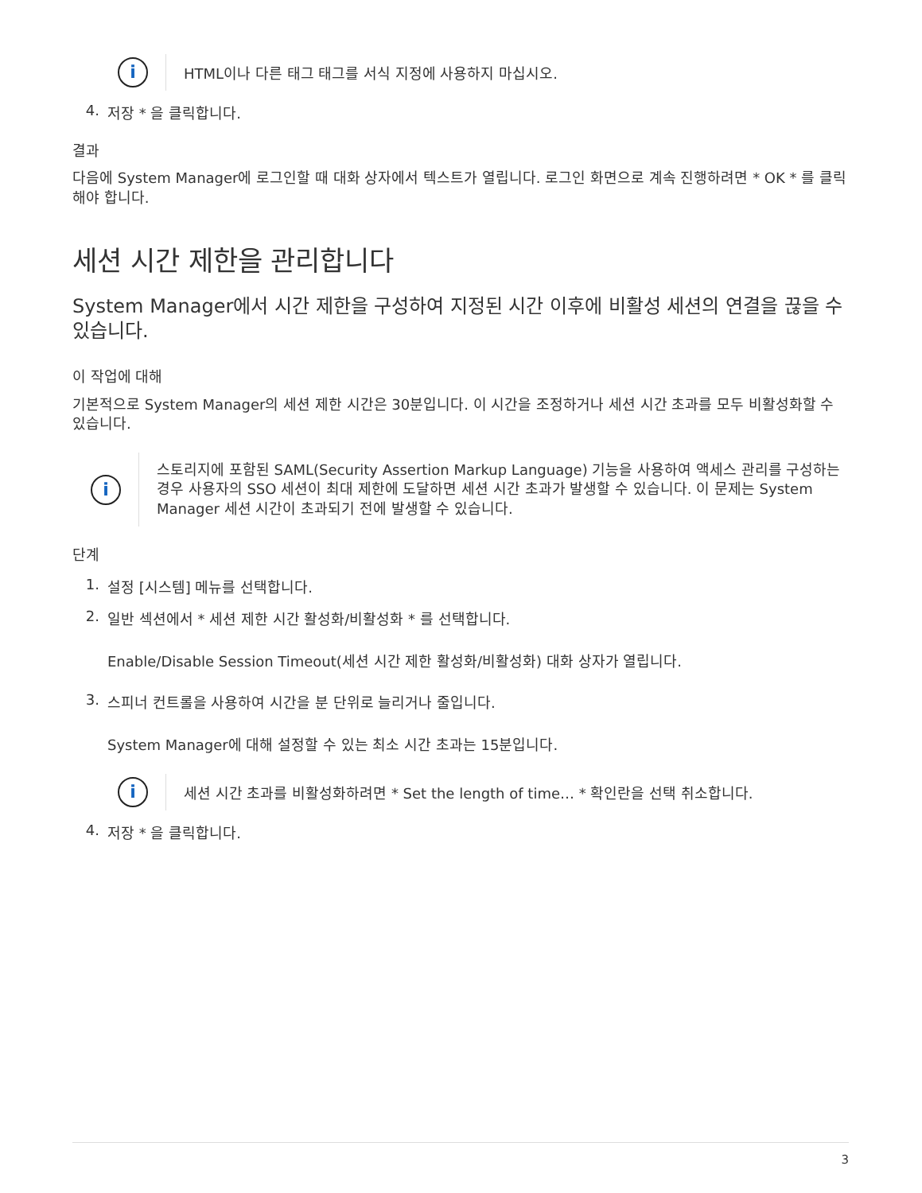i
HTML이나 다른 태그 태그를 서식 지정에 사용하지 마십시오.
4. 저장 * 을 클릭합니다.
결과
다음에 System Manager에 로그인할 때 대화 상자에서 텍스트가 열립니다. 로그인 화면으로 계속 진행하려면 * OK * 를 클릭해야 합니다.
세션 시간 제한을 관리합니다
System Manager에서 시간 제한을 구성하여 지정된 시간 이후에 비활성 세션의 연결을 끊을 수 있습니다.
이 작업에 대해
기본적으로 System Manager의 세션 제한 시간은 30분입니다. 이 시간을 조정하거나 세션 시간 초과를 모두 비활성화할 수 있습니다.
i
스토리지에 포함된 SAML(Security Assertion Markup Language) 기능을 사용하여 액세스 관리를 구성하는 경우 사용자의 SSO 세션이 최대 제한에 도달하면 세션 시간 초과가 발생할 수 있습니다. 이 문제는 System Manager 세션 시간이 초과되기 전에 발생할 수 있습니다.
단계
1. 설정 [시스템] 메뉴를 선택합니다.
2. 일반 섹션에서 * 세션 제한 시간 활성화/비활성화 * 를 선택합니다.
Enable/Disable Session Timeout(세션 시간 제한 활성화/비활성화) 대화 상자가 열립니다.
3. 스피너 컨트롤을 사용하여 시간을 분 단위로 늘리거나 줄입니다.
System Manager에 대해 설정할 수 있는 최소 시간 초과는 15분입니다.
i
세션 시간 초과를 비활성화하려면 * Set the length of time… * 확인란을 선택 취소합니다.
4. 저장 * 을 클릭합니다.
3